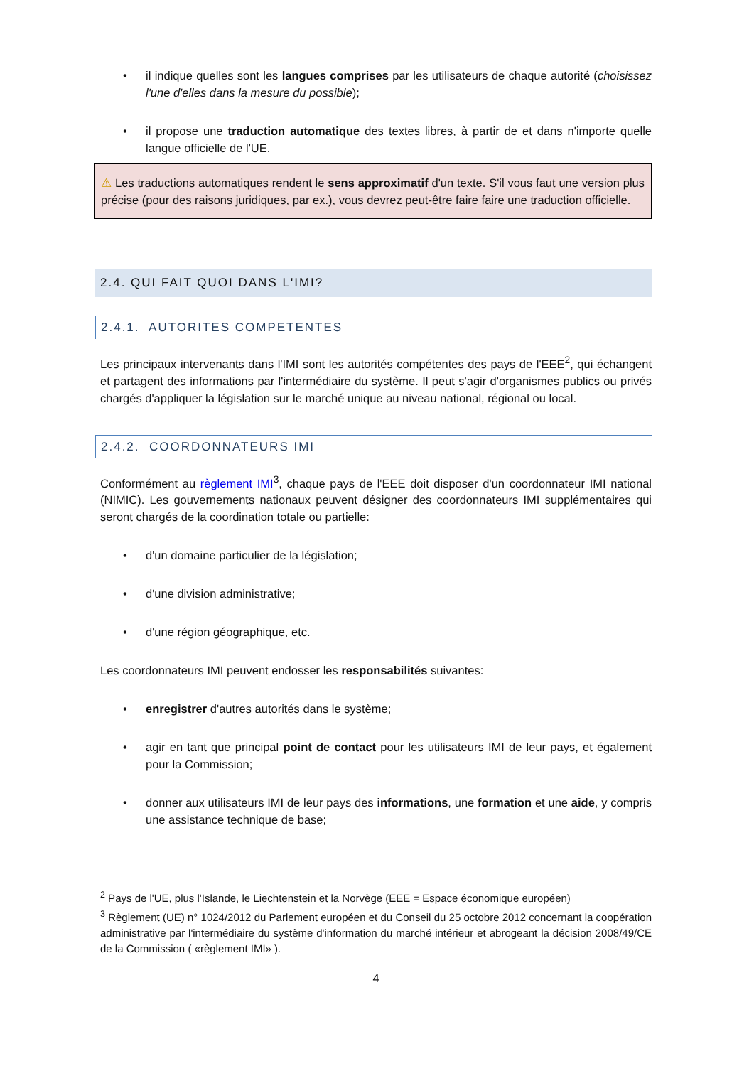• il indique quelles sont les langues comprises par les utilisateurs de chaque autorité (choisissez l'une d'elles dans la mesure du possible);
• il propose une traduction automatique des textes libres, à partir de et dans n'importe quelle langue officielle de l'UE.
⚠ Les traductions automatiques rendent le sens approximatif d'un texte. S'il vous faut une version plus précise (pour des raisons juridiques, par ex.), vous devrez peut-être faire faire une traduction officielle.
2.4. QUI FAIT QUOI DANS L'IMI?
2.4.1. AUTORITES COMPETENTES
Les principaux intervenants dans l'IMI sont les autorités compétentes des pays de l'EEE<sup>2</sup>, qui échangent et partagent des informations par l'intermédiaire du système. Il peut s'agir d'organismes publics ou privés chargés d'appliquer la législation sur le marché unique au niveau national, régional ou local.
2.4.2. COORDONNATEURS IMI
Conformément au règlement IMI<sup>3</sup>, chaque pays de l'EEE doit disposer d'un coordonnateur IMI national (NIMIC). Les gouvernements nationaux peuvent désigner des coordonnateurs IMI supplémentaires qui seront chargés de la coordination totale ou partielle:
• d'un domaine particulier de la législation;
• d'une division administrative;
• d'une région géographique, etc.
Les coordonnateurs IMI peuvent endosser les responsabilités suivantes:
• enregistrer d'autres autorités dans le système;
• agir en tant que principal point de contact pour les utilisateurs IMI de leur pays, et également pour la Commission;
• donner aux utilisateurs IMI de leur pays des informations, une formation et une aide, y compris une assistance technique de base;
<sup>2</sup> Pays de l'UE, plus l'Islande, le Liechtenstein et la Norvège (EEE = Espace économique européen)
<sup>3</sup> Règlement (UE) n° 1024/2012 du Parlement européen et du Conseil du 25 octobre 2012 concernant la coopération administrative par l'intermédiaire du système d'information du marché intérieur et abrogeant la décision 2008/49/CE de la Commission ( «règlement IMI» ).
4